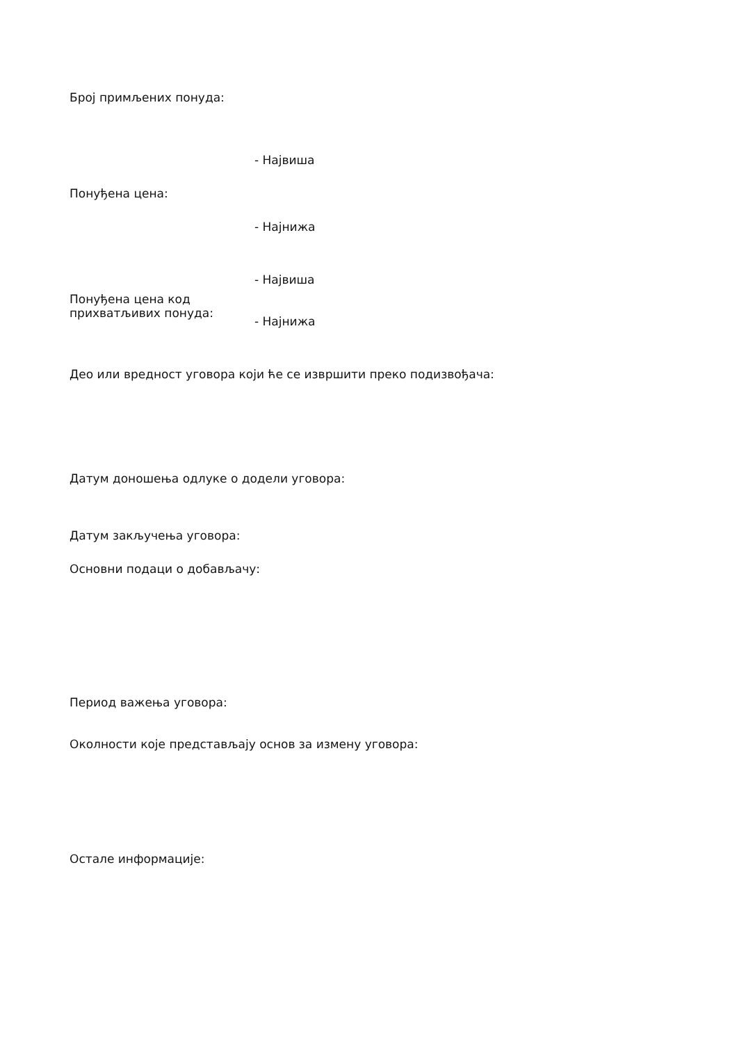Број примљених понуда:
- Највиша
Понуђена цена:
- Најнижа
- Највиша
Понуђена цена код
прихватљивих понуда:
- Најнижа
Део или вредност уговора који ће се извршити преко подизвођача:
Датум доношења одлуке о додели уговора:
Датум закључења уговора:
Основни подаци о добављачу:
Период важења уговора:
Околности које представљају основ за измену уговора:
Остале информације: